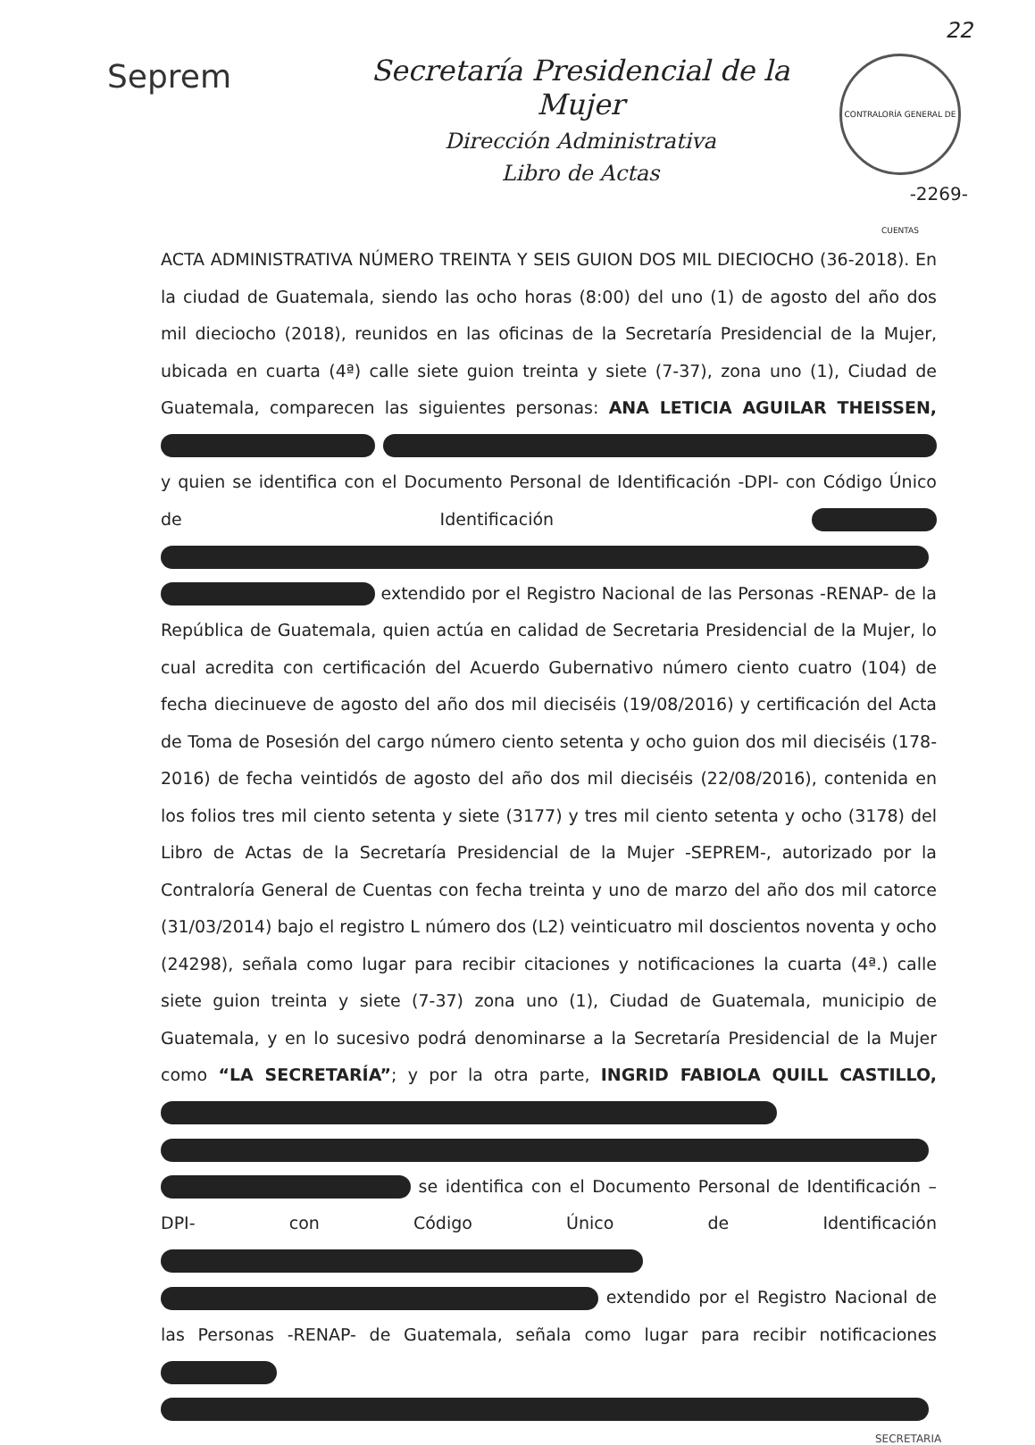22
Seprem
Secretaría Presidencial de la Mujer
Dirección Administrativa
Libro de Actas
CONTRALORÍA GENERAL DE CUENTAS
-2269-
ACTA ADMINISTRATIVA NÚMERO TREINTA Y SEIS GUION DOS MIL DIECIOCHO (36-2018). En la ciudad de Guatemala, siendo las ocho horas (8:00) del uno (1) de agosto del año dos mil dieciocho (2018), reunidos en las oficinas de la Secretaría Presidencial de la Mujer, ubicada en cuarta (4ª) calle siete guion treinta y siete (7-37), zona uno (1), Ciudad de Guatemala, comparecen las siguientes personas: ANA LETICIA AGUILAR THEISSEN, y quien se identifica con el Documento Personal de Identificación -DPI- con Código Único de Identificación extendido por el Registro Nacional de las Personas -RENAP- de la República de Guatemala, quien actúa en calidad de Secretaria Presidencial de la Mujer, lo cual acredita con certificación del Acuerdo Gubernativo número ciento cuatro (104) de fecha diecinueve de agosto del año dos mil dieciséis (19/08/2016) y certificación del Acta de Toma de Posesión del cargo número ciento setenta y ocho guion dos mil dieciséis (178-2016) de fecha veintidós de agosto del año dos mil dieciséis (22/08/2016), contenida en los folios tres mil ciento setenta y siete (3177) y tres mil ciento setenta y ocho (3178) del Libro de Actas de la Secretaría Presidencial de la Mujer -SEPREM-, autorizado por la Contraloría General de Cuentas con fecha treinta y uno de marzo del año dos mil catorce (31/03/2014) bajo el registro L número dos (L2) veinticuatro mil doscientos noventa y ocho (24298), señala como lugar para recibir citaciones y notificaciones la cuarta (4ª.) calle siete guion treinta y siete (7-37) zona uno (1), Ciudad de Guatemala, municipio de Guatemala, y en lo sucesivo podrá denominarse a la Secretaría Presidencial de la Mujer como “LA SECRETARÍA”; y por la otra parte, INGRID FABIOLA QUILL CASTILLO, se identifica con el Documento Personal de Identificación –DPI- con Código Único de Identificación extendido por el Registro Nacional de las Personas -RENAP- de Guatemala, señala como lugar para recibir notificaciones
SECRETARIA